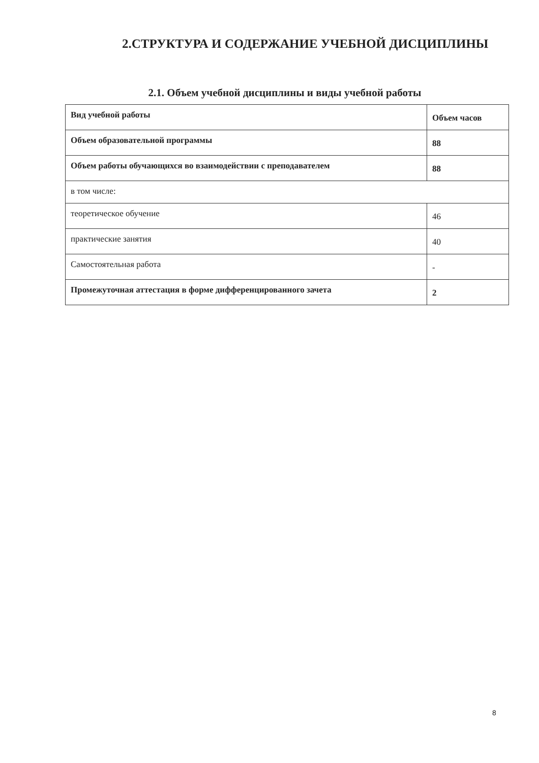2.СТРУКТУРА И СОДЕРЖАНИЕ УЧЕБНОЙ ДИСЦИПЛИНЫ
2.1. Объем учебной дисциплины и виды учебной работы
| Вид учебной работы | Объем часов |
| --- | --- |
| Объем образовательной программы | 88 |
| Объем работы обучающихся во взаимодействии с преподавателем | 88 |
| в том числе: | |
| теоретическое обучение | 46 |
| практические занятия | 40 |
| Самостоятельная работа | - |
| Промежуточная аттестация в форме дифференцированного зачета | 2 |
8